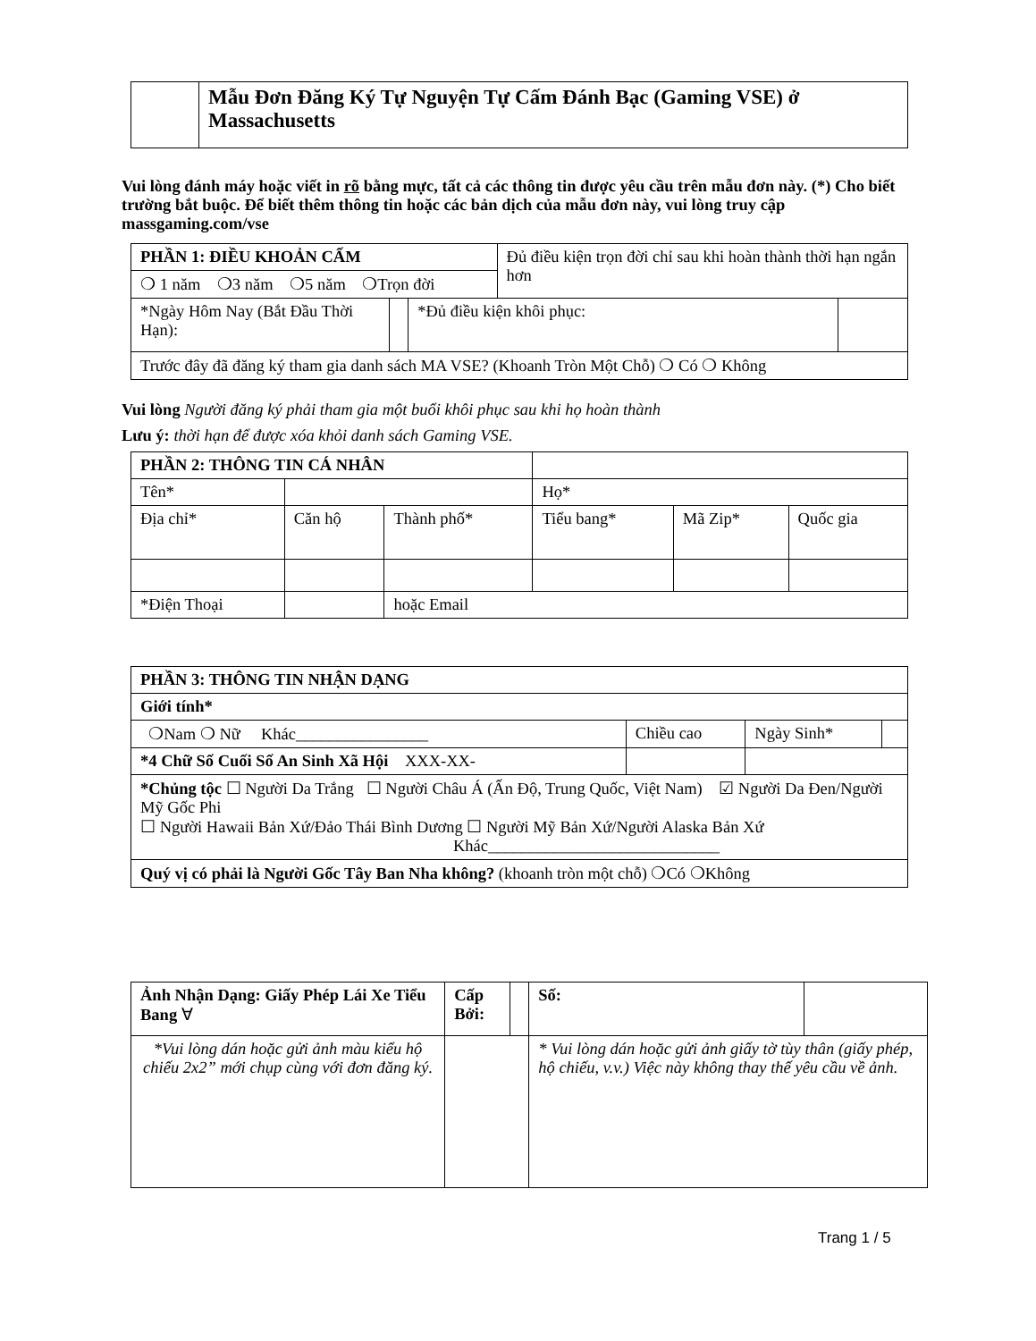| | Mẫu Đơn Đăng Ký Tự Nguyện Tự Cấm Đánh Bạc (Gaming VSE) ở Massachusetts |
Vui lòng đánh máy hoặc viết in rõ bằng mực, tất cả các thông tin được yêu cầu trên mẫu đơn này. (*) Cho biết trường bắt buộc. Để biết thêm thông tin hoặc các bản dịch của mẫu đơn này, vui lòng truy cập massgaming.com/vse
| PHẦN 1: ĐIỀU KHOẢN CẤM | | | Đủ điều kiện trọn đời chỉ sau khi hoàn thành thời hạn ngắn hơn | |
| ❍ 1 năm ❍3 năm ❍5 năm ❍Trọn đời | | | | |
| *Ngày Hôm Nay (Bắt Đầu Thời Hạn): | | *Đủ điều kiện khôi phục: | | |
| Trước đây đã đăng ký tham gia danh sách MA VSE? (Khoanh Tròn Một Chỗ) ❍ Có ❍ Không | | | | |
Vui lòng Người đăng ký phải tham gia một buổi khôi phục sau khi họ hoàn thành
Lưu ý: thời hạn để được xóa khỏi danh sách Gaming VSE.
| PHẦN 2: THÔNG TIN CÁ NHÂN | | | | | | |
| Tên* | | | | Họ* | | |
| Địa chỉ* | | Căn hộ | Thành phố* | Tiểu bang* | Mã Zip* | Quốc gia |
| *Điện Thoại | | | hoặc Email | | | |
| PHẦN 3: THÔNG TIN NHẬN DẠNG | | | |
| Giới tính* | | | |
| ❍Nam ❍ Nữ Khác________________ | Chiều cao | Ngày Sinh* | |
| *4 Chữ Số Cuối Số An Sinh Xã Hội XXX-XX- | | | |
| *Chủng tộc ☐ Người Da Trắng ☐ Người Châu Á (Ấn Độ, Trung Quốc, Việt Nam) ☑ Người Da Đen/Người Mỹ Gốc Phi ☐ Người Hawaii Bản Xứ/Đảo Thái Bình Dương ☐ Người Mỹ Bản Xứ/Người Alaska Bản Xứ Khác____________________________ | | | |
| Quý vị có phải là Người Gốc Tây Ban Nha không? (khoanh tròn một chỗ) ❍Có ❍Không | | | |
| Ảnh Nhận Dạng: Giấy Phép Lái Xe Tiểu Bang ∀ | Cấp Bởi: | | Số: | |
| *Vui lòng dán hoặc gửi ảnh màu kiểu hộ chiếu 2x2” mới chụp cùng với đơn đăng ký. | | | * Vui lòng dán hoặc gửi ảnh giấy tờ tùy thân (giấy phép, hộ chiếu, v.v.) Việc này không thay thế yêu cầu về ảnh. | |
Trang 1 / 5